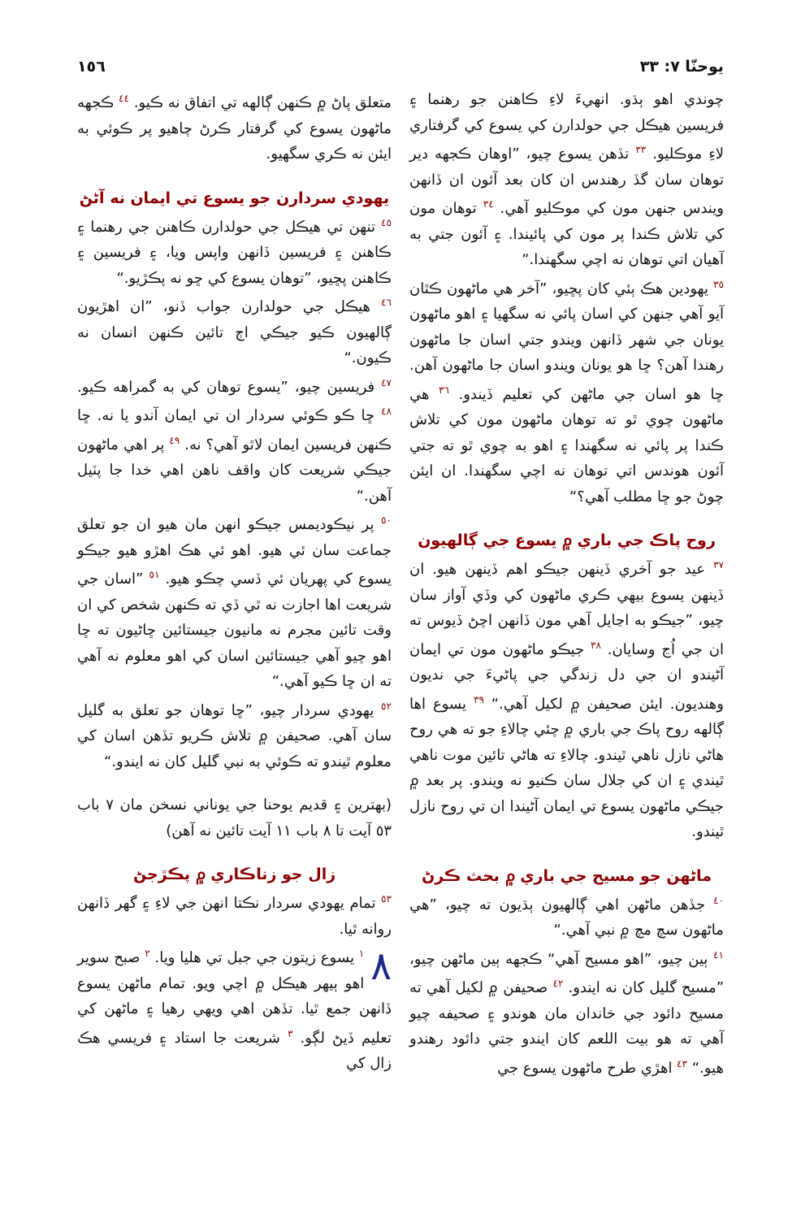يوحنّا ٧: ٣٣ ١٥٦
چوندي اهو ٻڌو. انهيءَ لاءِ ڪاهنن جو رهنما ۽ فريسين هيڪل جي حولدارن کي يسوع کي گرفتاري لاءِ موڪليو. <sup>٣٣</sup> تڏهن يسوع چيو، ”اوهان ڪجهه دير توهان سان گڏ رهندس ان کان بعد آئون ان ڏانهن ويندس جنهن مون کي موڪليو آهي. <sup>٣٤</sup> توهان مون کي تلاش ڪندا پر مون کي پائيندا. ۽ آئون جتي به آهيان اتي توهان نه اچي سگهندا.“
<sup>٣٥</sup> يهودين هڪ ٻئي کان پڇيو، ”آخر هي ماڻهون ڪٿان آيو آهي جنهن کي اسان پائي نه سگهيا ۽ اهو ماڻهون يونان جي شهر ڏانهن ويندو جتي اسان جا ماڻهون رهندا آهن؟ ڇا هو يونان ويندو اسان جا ماڻهون آهن. ڇا هو اسان جي ماڻهن کي تعليم ڏيندو. <sup>٣٦</sup> هي ماڻهون چوي ٿو ته توهان ماڻهون مون کي تلاش ڪندا پر پائي نه سگهندا ۽ اهو به چوي ٿو ته جتي آئون هوندس اتي توهان نه اچي سگهندا. ان ايئن چوڻ جو ڇا مطلب آهي؟“
روح پاڪ جي باري ۾ يسوع جي ڳالهيون
<sup>٣٧</sup> عيد جو آخري ڏينهن جيڪو اهم ڏينهن هيو. ان ڏينهن يسوع بيهي ڪري ماڻهون کي وڏي آواز سان چيو، ”جيڪو به اڃايل آهي مون ڏانهن اچڻ ڏيوس ته ان جي اُڃ وسايان. <sup>٣٨</sup> جيڪو ماڻهون مون تي ايمان آڻيندو ان جي دل زندگي جي پاڻيءَ جي نديون وهنديون. ايئن صحيفن ۾ لکيل آهي.“ <sup>٣٩</sup> يسوع اها ڳالهه روح پاڪ جي باري ۾ چئي چالاءِ جو ته هي روح هاڻي نازل ناهي ٿيندو. چالاءِ ته هاڻي تائين موت ناهي ٿيندي ۽ ان کي جلال سان ڪنيو نه ويندو. پر بعد ۾ جيڪي ماڻهون يسوع تي ايمان آڻيندا ان تي روح نازل ٿيندو.
ماڻهن جو مسيح جي باري ۾ بحث ڪرڻ
<sup>٤٠</sup> جڏهن ماڻهن اهي ڳالهيون ٻڌيون ته چيو، ”هي ماڻهون سچ مچ ۾ نبي آهي.“
<sup>٤١</sup> ٻين چيو، ”اهو مسيح آهي“ ڪجهه ٻين ماڻهن چيو، ”مسيح گليل کان نه ايندو. <sup>٤٢</sup> صحيفن ۾ لکيل آهي ته مسيح دائود جي خاندان مان هوندو ۽ صحيفه چيو آهي ته هو بيت اللعم کان ايندو جتي دائود رهندو هيو.“ <sup>٤٣</sup> اهڙي طرح ماڻهون يسوع جي
متعلق پاڻ ۾ ڪنهن ڳالهه تي اتفاق نه ڪيو. <sup>٤٤</sup> ڪجهه ماڻهون يسوع کي گرفتار ڪرڻ چاهيو پر ڪوئي به ايئن نه ڪري سگهيو.
يهودي سردارن جو يسوع تي ايمان نه آڻڻ
<sup>٤٥</sup> تنهن تي هيڪل جي حولدارن ڪاهنن جي رهنما ۽ ڪاهنن ۽ فريسين ڏانهن واپس ويا، ۽ فريسين ۽ ڪاهنن پڇيو، ”توهان يسوع کي ڇو نه پڪڙيو.“
<sup>٤٦</sup> هيڪل جي حولدارن جواب ڏنو، ”ان اهڙيون ڳالهيون ڪيو جيڪي اڄ تائين ڪنهن انسان نه ڪيون.“
<sup>٤٧</sup> فريسين چيو، ”يسوع توهان کي به گمراهه ڪيو. <sup>٤٨</sup> ڇا ڪو ڪوئي سردار ان تي ايمان آندو يا نه. ڇا ڪنهن فريسين ايمان لاٿو آهي؟ نه. <sup>٤٩</sup> پر اهي ماڻهون جيڪي شريعت کان واقف ناهن اهي خدا جا پٽيل آهن.“
<sup>٥٠</sup> پر نيڪوديمس جيڪو انهن مان هيو ان جو تعلق جماعت سان ئي هيو. اهو ئي هڪ اهڙو هيو جيڪو يسوع کي پهريان ئي ڏسي چڪو هيو. <sup>٥١</sup> ”اسان جي شريعت اها اجازت نه ٿي ڏي ته ڪنهن شخص کي ان وقت تائين مجرم نه مانيون جيستائين ڇاڻيون ته ڇا اهو چيو آهي جيستائين اسان کي اهو معلوم نه آهي ته ان ڇا ڪيو آهي.“
<sup>٥٢</sup> يهودي سردار چيو، ”ڇا توهان جو تعلق به گليل سان آهي. صحيفن ۾ تلاش ڪريو تڏهن اسان کي معلوم ٿيندو ته ڪوئي به نبي گليل کان نه ايندو.“
(بهترين ۽ قديم يوحنا جي يوناني نسخن مان ٧ باب ٥٣ آيت تا ٨ باب ١١ آيت تائين نه آهن)
زال جو زناڪاري ۾ پڪڙجڻ
<sup>٥٣</sup> تمام يهودي سردار نڪتا انهن جي لاءِ ۽ گهر ڏانهن روانه ٿيا.
٨<sup>١</sup> يسوع زيتون جي جبل تي هليا ويا. <sup>٢</sup> صبح سوير اهو ٻيهر هيڪل ۾ اچي ويو. تمام ماڻهن يسوع ڏانهن جمع ٿيا. تڏهن اهي ويهي رهيا ۽ ماڻهن کي تعليم ڏيڻ لڳو. <sup>٣</sup> شريعت جا استاد ۽ فريسي هڪ زال کي